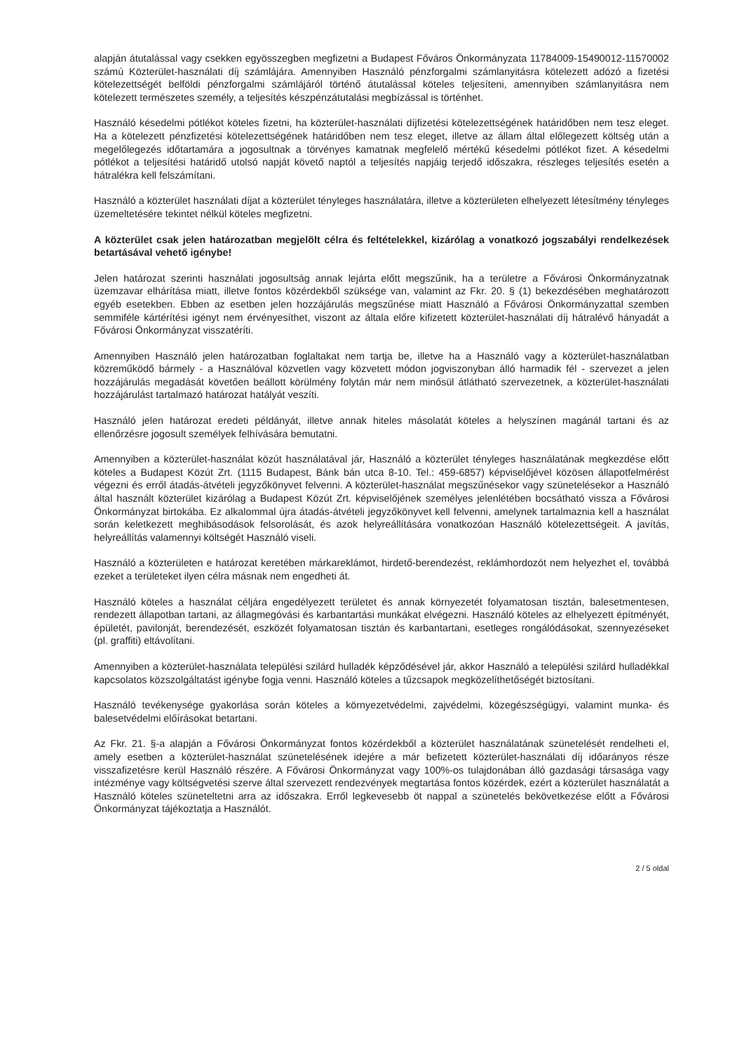alapján átutalással vagy csekken egyösszegben megfizetni a Budapest Főváros Önkormányzata 11784009-15490012-11570002 számú Közterület-használati díj számlájára. Amennyiben Használó pénzforgalmi számlanyitásra kötelezett adózó a fizetési kötelezettségét belföldi pénzforgalmi számlájáról történő átutalással köteles teljesíteni, amennyiben számlanyitásra nem kötelezett természetes személy, a teljesítés készpénzátutalási megbízással is történhet.
Használó késedelmi pótlékot köteles fizetni, ha közterület-használati díjfizetési kötelezettségének határidőben nem tesz eleget. Ha a kötelezett pénzfizetési kötelezettségének határidőben nem tesz eleget, illetve az állam által előlegezett költség után a megelőlegezés időtartamára a jogosultnak a törvényes kamatnak megfelelő mértékű késedelmi pótlékot fizet. A késedelmi pótlékot a teljesítési határidő utolsó napját követő naptól a teljesítés napjáig terjedő időszakra, részleges teljesítés esetén a hátralékra kell felszámítani.
Használó a közterület használati díjat a közterület tényleges használatára, illetve a közterületen elhelyezett létesítmény tényleges üzemeltetésére tekintet nélkül köteles megfizetni.
A közterület csak jelen határozatban megjelölt célra és feltételekkel, kizárólag a vonatkozó jogszabályi rendelkezések betartásával vehető igénybe!
Jelen határozat szerinti használati jogosultság annak lejárta előtt megszűnik, ha a területre a Fővárosi Önkormányzatnak üzemzavar elhárítása miatt, illetve fontos közérdekből szüksége van, valamint az Fkr. 20. § (1) bekezdésében meghatározott egyéb esetekben. Ebben az esetben jelen hozzájárulás megszűnése miatt Használó a Fővárosi Önkormányzattal szemben semmiféle kártérítési igényt nem érvényesíthet, viszont az általa előre kifizetett közterület-használati díj hátralévő hányadát a Fővárosi Önkormányzat visszatéríti.
Amennyiben Használó jelen határozatban foglaltakat nem tartja be, illetve ha a Használó vagy a közterület-használatban közreműködő bármely - a Használóval közvetlen vagy közvetett módon jogviszonyban álló harmadik fél - szervezet a jelen hozzájárulás megadását követően beállott körülmény folytán már nem minősül átlátható szervezetnek, a közterület-használati hozzájárulást tartalmazó határozat hatályát veszíti.
Használó jelen határozat eredeti példányát, illetve annak hiteles másolatát köteles a helyszínen magánál tartani és az ellenőrzésre jogosult személyek felhívására bemutatni.
Amennyiben a közterület-használat közút használatával jár, Használó a közterület tényleges használatának megkezdése előtt köteles a Budapest Közút Zrt. (1115 Budapest, Bánk bán utca 8-10. Tel.: 459-6857) képviselőjével közösen állapotfelmérést végezni és erről átadás-átvételi jegyzőkönyvet felvenni. A közterület-használat megszűnésekor vagy szünetelésekor a Használó által használt közterület kizárólag a Budapest Közút Zrt. képviselőjének személyes jelenlétében bocsátható vissza a Fővárosi Önkormányzat birtokába. Ez alkalommal újra átadás-átvételi jegyzőkönyvet kell felvenni, amelynek tartalmaznia kell a használat során keletkezett meghibásodások felsorolását, és azok helyreállítására vonatkozóan Használó kötelezettségeit. A javítás, helyreállítás valamennyi költségét Használó viseli.
Használó a közterületen e határozat keretében márkareklámot, hirdető-berendezést, reklámhordozót nem helyezhet el, továbbá ezeket a területeket ilyen célra másnak nem engedheti át.
Használó köteles a használat céljára engedélyezett területet és annak környezetét folyamatosan tisztán, balesetmentesen, rendezett állapotban tartani, az állagmegóvási és karbantartási munkákat elvégezni. Használó köteles az elhelyezett építményét, épületét, pavilonját, berendezését, eszközét folyamatosan tisztán és karbantartani, esetleges rongálódásokat, szennyezéseket (pl. graffiti) eltávolítani.
Amennyiben a közterület-használata települési szilárd hulladék képződésével jár, akkor Használó a települési szilárd hulladékkal kapcsolatos közszolgáltatást igénybe fogja venni. Használó köteles a tűzcsapok megközelíthetőségét biztosítani.
Használó tevékenysége gyakorlása során köteles a környezetvédelmi, zajvédelmi, közegészségügyi, valamint munka- és balesetvédelmi előírásokat betartani.
Az Fkr. 21. §-a alapján a Fővárosi Önkormányzat fontos közérdekből a közterület használatának szünetelését rendelheti el, amely esetben a közterület-használat szünetelésének idejére a már befizetett közterület-használati díj időarányos része visszafizetésre kerül Használó részére. A Fővárosi Önkormányzat vagy 100%-os tulajdonában álló gazdasági társasága vagy intézménye vagy költségvetési szerve által szervezett rendezvények megtartása fontos közérdek, ezért a közterület használatát a Használó köteles szüneteltetni arra az időszakra. Erről legkevesebb öt nappal a szünetelés bekövetkezése előtt a Fővárosi Önkormányzat tájékoztatja a Használót.
2 / 5 oldal